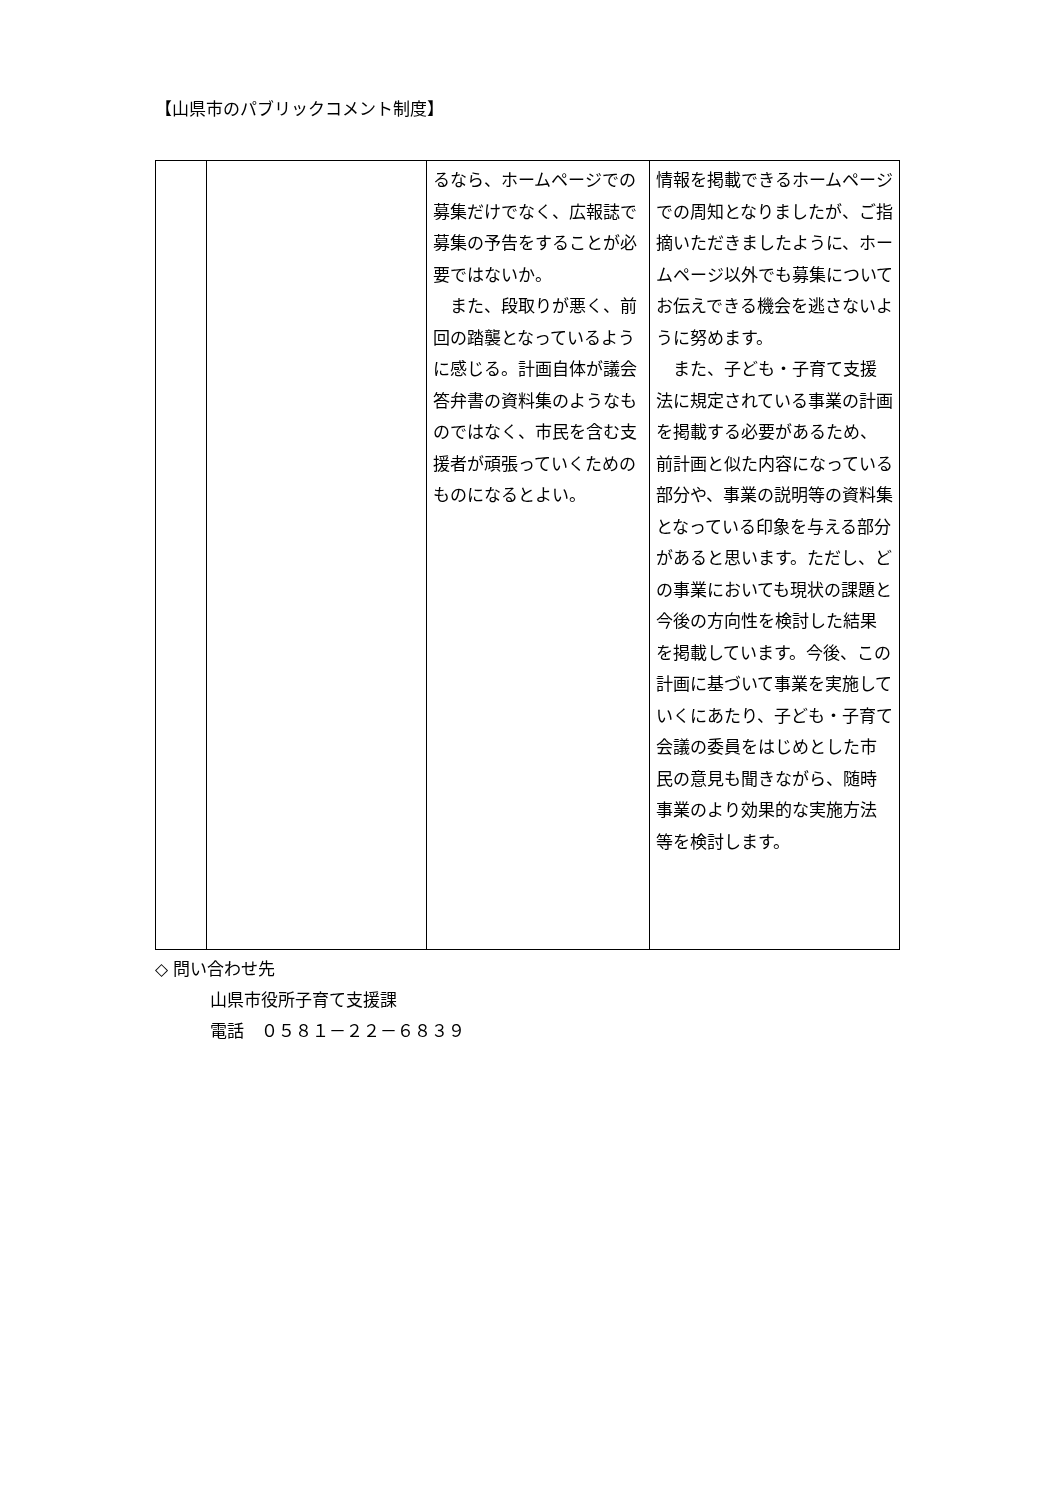【山県市のパブリックコメント制度】
| | | るなら、ホームページでの募集だけでなく、広報誌で募集の予告をすることが必要ではないか。 また、段取りが悪く、前回の踏襲となっているように感じる。計画自体が議会答弁書の資料集のようなものではなく、市民を含む支援者が頑張っていくためのものになるとよい。 | 情報を掲載できるホームページでの周知となりましたが、ご指摘いただきましたように、ホームページ以外でも募集についてお伝えできる機会を逃さないように努めます。 また、子ども・子育て支援法に規定されている事業の計画を掲載する必要があるため、前計画と似た内容になっている部分や、事業の説明等の資料集となっている印象を与える部分があると思います。ただし、どの事業においても現状の課題と今後の方向性を検討した結果を掲載しています。今後、この計画に基づいて事業を実施していくにあたり、子ども・子育て会議の委員をはじめとした市民の意見も聞きながら、随時事業のより効果的な実施方法等を検討します。 |
◇ 問い合わせ先
山県市役所子育て支援課
電話　０５８１－２２－６８３９